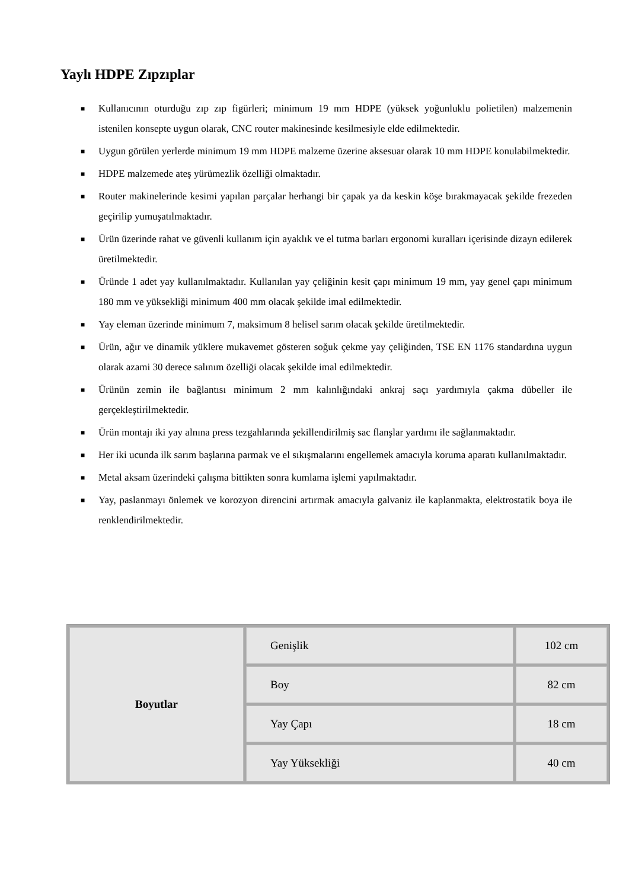Yaylı HDPE Zıpzıplar
■ Kullanıcının oturduğu zıp zıp figürleri; minimum 19 mm HDPE (yüksek yoğunluklu polietilen) malzemenin istenilen konsepte uygun olarak, CNC router makinesinde kesilmesiyle elde edilmektedir.
■ Uygun görülen yerlerde minimum 19 mm HDPE malzeme üzerine aksesuar olarak 10 mm HDPE konulabilmektedir.
■ HDPE malzemede ateş yürümezlik özelliği olmaktadır.
■ Router makinelerinde kesimi yapılan parçalar herhangi bir çapak ya da keskin köşe bırakmayacak şekilde frezeden geçirilip yumuşatılmaktadır.
■ Ürün üzerinde rahat ve güvenli kullanım için ayaklık ve el tutma barları ergonomi kuralları içerisinde dizayn edilerek üretilmektedir.
■ Üründe 1 adet yay kullanılmaktadır. Kullanılan yay çeliğinin kesit çapı minimum 19 mm, yay genel çapı minimum 180 mm ve yüksekliği minimum 400 mm olacak şekilde imal edilmektedir.
■ Yay eleman üzerinde minimum 7, maksimum 8 helisel sarım olacak şekilde üretilmektedir.
■ Ürün, ağır ve dinamik yüklere mukavemet gösteren soğuk çekme yay çeliğinden, TSE EN 1176 standardına uygun olarak azami 30 derece salınım özelliği olacak şekilde imal edilmektedir.
■ Ürünün zemin ile bağlantısı minimum 2 mm kalınlığındaki ankraj saçı yardımıyla çakma dübeller ile gerçekleştirilmektedir.
■ Ürün montajı iki yay alnına press tezgahlarında şekillendirilmiş sac flanşlar yardımı ile sağlanmaktadır.
■ Her iki ucunda ilk sarım başlarına parmak ve el sıkışmalarını engellemek amacıyla koruma aparatı kullanılmaktadır.
■ Metal aksam üzerindeki çalışma bittikten sonra kumlama işlemi yapılmaktadır.
■ Yay, paslanmayı önlemek ve korozyon direncini artırmak amacıyla galvaniz ile kaplanmakta, elektrostatik boya ile renklendirilmektedir.
| Boyutlar | Genişlik | 102 cm |
| | Boy | 82 cm |
| | Yay Çapı | 18 cm |
| | Yay Yüksekliği | 40 cm |